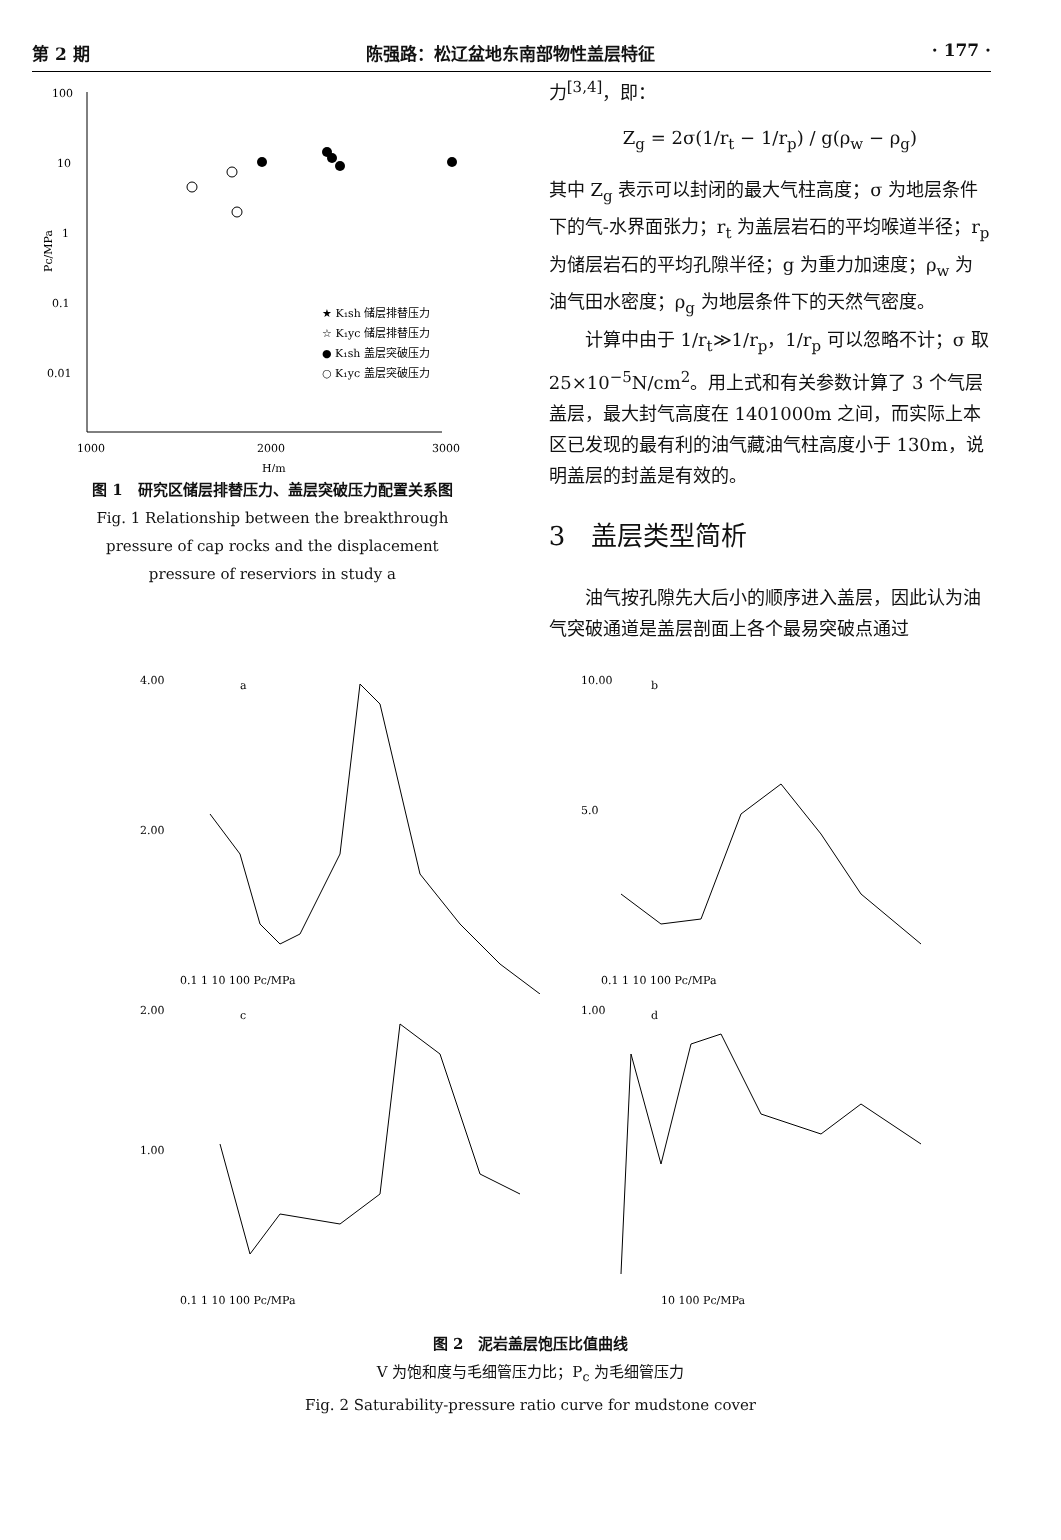第 2 期 陈强路：松辽盆地东南部物性盖层特征 · 177 ·
100
10
1
0.1
0.01
1000
2000
3000
H/m
Pc/MPa
★ K₁sh 储层排替压力
☆ K₁yc 储层排替压力
● K₁sh 盖层突破压力
○ K₁yc 盖层突破压力
图 1　研究区储层排替压力、盖层突破压力配置关系图
Fig. 1 Relationship between the breakthrough
pressure of cap rocks and the displacement
pressure of reserviors in study a
力<sup>[3,4]</sup>，即：
Z<sub>g</sub> = 2σ(1/r<sub>t</sub> − 1/r<sub>p</sub>) / g(ρ<sub>w</sub> − ρ<sub>g</sub>)
其中 Z<sub>g</sub> 表示可以封闭的最大气柱高度；σ 为地层条件下的气-水界面张力；r<sub>t</sub> 为盖层岩石的平均喉道半径；r<sub>p</sub> 为储层岩石的平均孔隙半径；g 为重力加速度；ρ<sub>w</sub> 为油气田水密度；ρ<sub>g</sub> 为地层条件下的天然气密度。
计算中由于 1/r<sub>t</sub>≫1/r<sub>p</sub>，1/r<sub>p</sub> 可以忽略不计；σ 取 25×10<sup>−5</sup>N/cm<sup>2</sup>。用上式和有关参数计算了 3 个气层盖层，最大封气高度在 1401000m 之间，而实际上本区已发现的最有利的油气藏油气柱高度小于 130m，说明盖层的封盖是有效的。
3　盖层类型简析
油气按孔隙先大后小的顺序进入盖层，因此认为油气突破通道是盖层剖面上各个最易突破点通过
4.00
2.00
a
0.1 1 10 100 Pc/MPa
10.00
5.0
b
0.1 1 10 100 Pc/MPa
2.00
1.00
c
0.1 1 10 100 Pc/MPa
1.00
d
10 100 Pc/MPa
图 2　泥岩盖层饱压比值曲线
V 为饱和度与毛细管压力比；P<sub>c</sub> 为毛细管压力
Fig. 2 Saturability-pressure ratio curve for mudstone cover